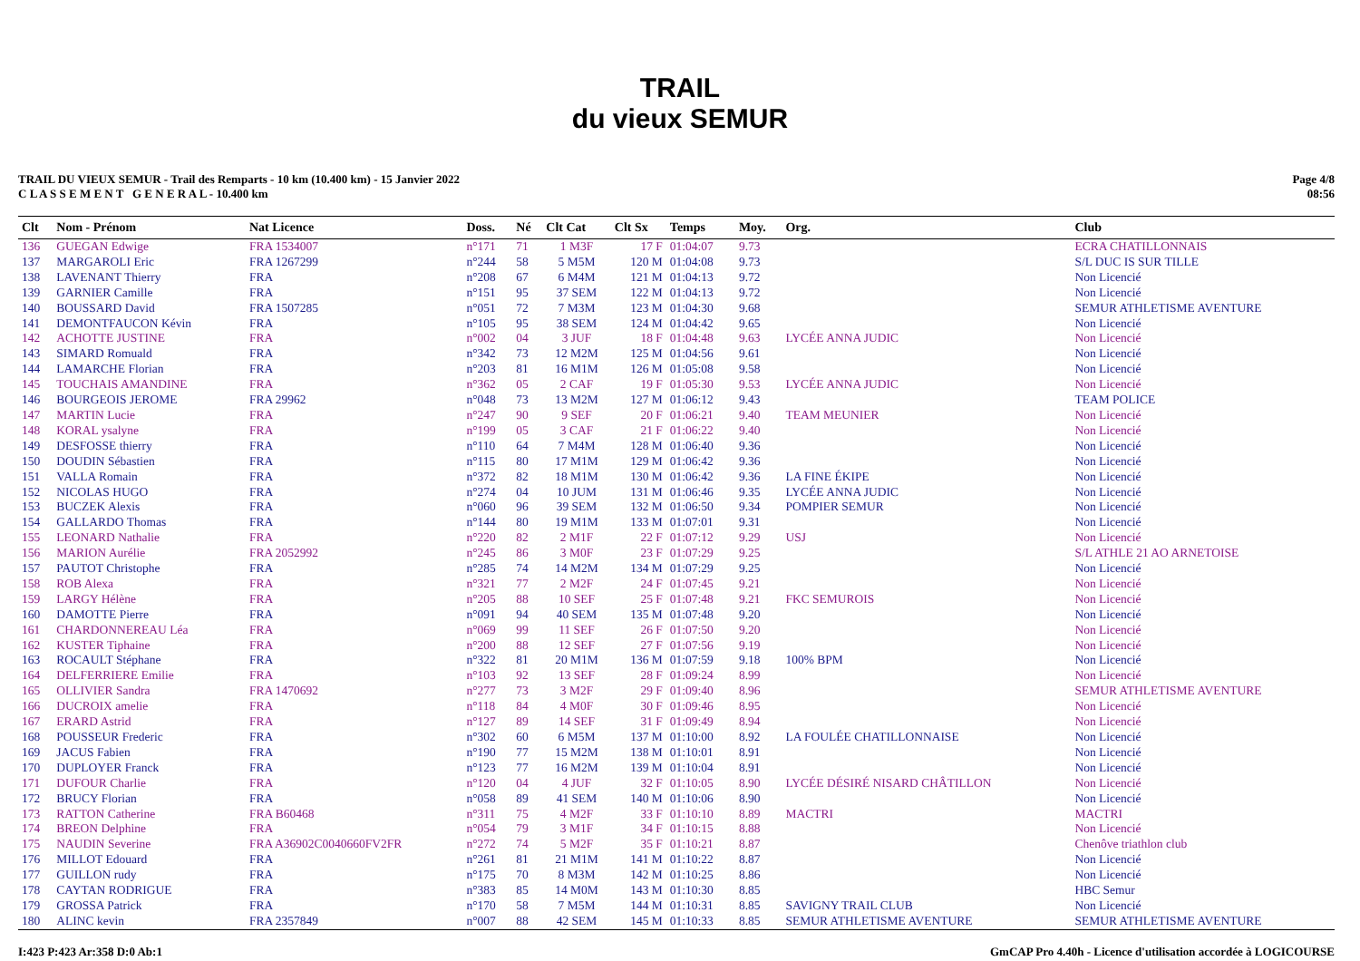TRAIL
du vieux SEMUR
TRAIL DU VIEUX SEMUR - Trail des Remparts - 10 km (10.400 km) - 15 Janvier 2022
C L A S S E M E N T G E N E R A L - 10.400 km
Page 4/8
08:56
| Clt | Nom - Prénom | Nat Licence | Doss. | Né | Clt Cat | Clt Sx | Temps | Moy. | Org. | Club |
| --- | --- | --- | --- | --- | --- | --- | --- | --- | --- | --- |
| 136 | GUEGAN Edwige | FRA 1534007 | n°171 | 71 | 1 M3F | 17 F | 01:04:07 | 9.73 | | ECRA CHATILLONNAIS |
| 137 | MARGAROLI Eric | FRA 1267299 | n°244 | 58 | 5 M5M | 120 M | 01:04:08 | 9.73 | | S/L DUC IS SUR TILLE |
| 138 | LAVENANT Thierry | FRA | n°208 | 67 | 6 M4M | 121 M | 01:04:13 | 9.72 | | Non Licencié |
| 139 | GARNIER Camille | FRA | n°151 | 95 | 37 SEM | 122 M | 01:04:13 | 9.72 | | Non Licencié |
| 140 | BOUSSARD David | FRA 1507285 | n°051 | 72 | 7 M3M | 123 M | 01:04:30 | 9.68 | | SEMUR ATHLETISME AVENTURE |
| 141 | DEMONTFAUCON Kévin | FRA | n°105 | 95 | 38 SEM | 124 M | 01:04:42 | 9.65 | | Non Licencié |
| 142 | ACHOTTE JUSTINE | FRA | n°002 | 04 | 3 JUF | 18 F | 01:04:48 | 9.63 | LYCÉE ANNA JUDIC | Non Licencié |
| 143 | SIMARD Romuald | FRA | n°342 | 73 | 12 M2M | 125 M | 01:04:56 | 9.61 | | Non Licencié |
| 144 | LAMARCHE Florian | FRA | n°203 | 81 | 16 M1M | 126 M | 01:05:08 | 9.58 | | Non Licencié |
| 145 | TOUCHAIS AMANDINE | FRA | n°362 | 05 | 2 CAF | 19 F | 01:05:30 | 9.53 | LYCÉE ANNA JUDIC | Non Licencié |
| 146 | BOURGEOIS JEROME | FRA 29962 | n°048 | 73 | 13 M2M | 127 M | 01:06:12 | 9.43 | | TEAM POLICE |
| 147 | MARTIN Lucie | FRA | n°247 | 90 | 9 SEF | 20 F | 01:06:21 | 9.40 | TEAM MEUNIER | Non Licencié |
| 148 | KORAL ysalyne | FRA | n°199 | 05 | 3 CAF | 21 F | 01:06:22 | 9.40 | | Non Licencié |
| 149 | DESFOSSE thierry | FRA | n°110 | 64 | 7 M4M | 128 M | 01:06:40 | 9.36 | | Non Licencié |
| 150 | DOUDIN Sébastien | FRA | n°115 | 80 | 17 M1M | 129 M | 01:06:42 | 9.36 | | Non Licencié |
| 151 | VALLA Romain | FRA | n°372 | 82 | 18 M1M | 130 M | 01:06:42 | 9.36 | LA FINE ÉKIPE | Non Licencié |
| 152 | NICOLAS HUGO | FRA | n°274 | 04 | 10 JUM | 131 M | 01:06:46 | 9.35 | LYCÉE ANNA JUDIC | Non Licencié |
| 153 | BUCZEK Alexis | FRA | n°060 | 96 | 39 SEM | 132 M | 01:06:50 | 9.34 | POMPIER SEMUR | Non Licencié |
| 154 | GALLARDO Thomas | FRA | n°144 | 80 | 19 M1M | 133 M | 01:07:01 | 9.31 | | Non Licencié |
| 155 | LEONARD Nathalie | FRA | n°220 | 82 | 2 M1F | 22 F | 01:07:12 | 9.29 | USJ | Non Licencié |
| 156 | MARION Aurélie | FRA 2052992 | n°245 | 86 | 3 M0F | 23 F | 01:07:29 | 9.25 | | S/L ATHLE 21 AO ARNETOISE |
| 157 | PAUTOT Christophe | FRA | n°285 | 74 | 14 M2M | 134 M | 01:07:29 | 9.25 | | Non Licencié |
| 158 | ROB Alexa | FRA | n°321 | 77 | 2 M2F | 24 F | 01:07:45 | 9.21 | | Non Licencié |
| 159 | LARGY Hélène | FRA | n°205 | 88 | 10 SEF | 25 F | 01:07:48 | 9.21 | FKC SEMUROIS | Non Licencié |
| 160 | DAMOTTE Pierre | FRA | n°091 | 94 | 40 SEM | 135 M | 01:07:48 | 9.20 | | Non Licencié |
| 161 | CHARDONNEREAU Léa | FRA | n°069 | 99 | 11 SEF | 26 F | 01:07:50 | 9.20 | | Non Licencié |
| 162 | KUSTER Tiphaine | FRA | n°200 | 88 | 12 SEF | 27 F | 01:07:56 | 9.19 | | Non Licencié |
| 163 | ROCAULT Stéphane | FRA | n°322 | 81 | 20 M1M | 136 M | 01:07:59 | 9.18 | 100% BPM | Non Licencié |
| 164 | DELFERRIERE Emilie | FRA | n°103 | 92 | 13 SEF | 28 F | 01:09:24 | 8.99 | | Non Licencié |
| 165 | OLLIVIER Sandra | FRA 1470692 | n°277 | 73 | 3 M2F | 29 F | 01:09:40 | 8.96 | | SEMUR ATHLETISME AVENTURE |
| 166 | DUCROIX amelie | FRA | n°118 | 84 | 4 M0F | 30 F | 01:09:46 | 8.95 | | Non Licencié |
| 167 | ERARD Astrid | FRA | n°127 | 89 | 14 SEF | 31 F | 01:09:49 | 8.94 | | Non Licencié |
| 168 | POUSSEUR Frederic | FRA | n°302 | 60 | 6 M5M | 137 M | 01:10:00 | 8.92 | LA FOULÉE CHATILLONNAISE | Non Licencié |
| 169 | JACUS Fabien | FRA | n°190 | 77 | 15 M2M | 138 M | 01:10:01 | 8.91 | | Non Licencié |
| 170 | DUPLOYER Franck | FRA | n°123 | 77 | 16 M2M | 139 M | 01:10:04 | 8.91 | | Non Licencié |
| 171 | DUFOUR Charlie | FRA | n°120 | 04 | 4 JUF | 32 F | 01:10:05 | 8.90 | LYCÉE DÉSIRÉ NISARD CHÂTILLON | Non Licencié |
| 172 | BRUCY Florian | FRA | n°058 | 89 | 41 SEM | 140 M | 01:10:06 | 8.90 | | Non Licencié |
| 173 | RATTON Catherine | FRA B60468 | n°311 | 75 | 4 M2F | 33 F | 01:10:10 | 8.89 | MACTRI | MACTRI |
| 174 | BREON Delphine | FRA | n°054 | 79 | 3 M1F | 34 F | 01:10:15 | 8.88 | | Non Licencié |
| 175 | NAUDIN Severine | FRA A36902C0040660FV2FR | n°272 | 74 | 5 M2F | 35 F | 01:10:21 | 8.87 | | Chenôve triathlon club |
| 176 | MILLOT Edouard | FRA | n°261 | 81 | 21 M1M | 141 M | 01:10:22 | 8.87 | | Non Licencié |
| 177 | GUILLON rudy | FRA | n°175 | 70 | 8 M3M | 142 M | 01:10:25 | 8.86 | | Non Licencié |
| 178 | CAYTAN RODRIGUE | FRA | n°383 | 85 | 14 M0M | 143 M | 01:10:30 | 8.85 | | HBC Semur |
| 179 | GROSSA Patrick | FRA | n°170 | 58 | 7 M5M | 144 M | 01:10:31 | 8.85 | SAVIGNY TRAIL CLUB | Non Licencié |
| 180 | ALINC kevin | FRA 2357849 | n°007 | 88 | 42 SEM | 145 M | 01:10:33 | 8.85 | SEMUR ATHLETISME AVENTURE | SEMUR ATHLETISME AVENTURE |
I:423 P:423 Ar:358 D:0 Ab:1 GmCAP Pro 4.40h - Licence d'utilisation accordée à LOGICOURSE